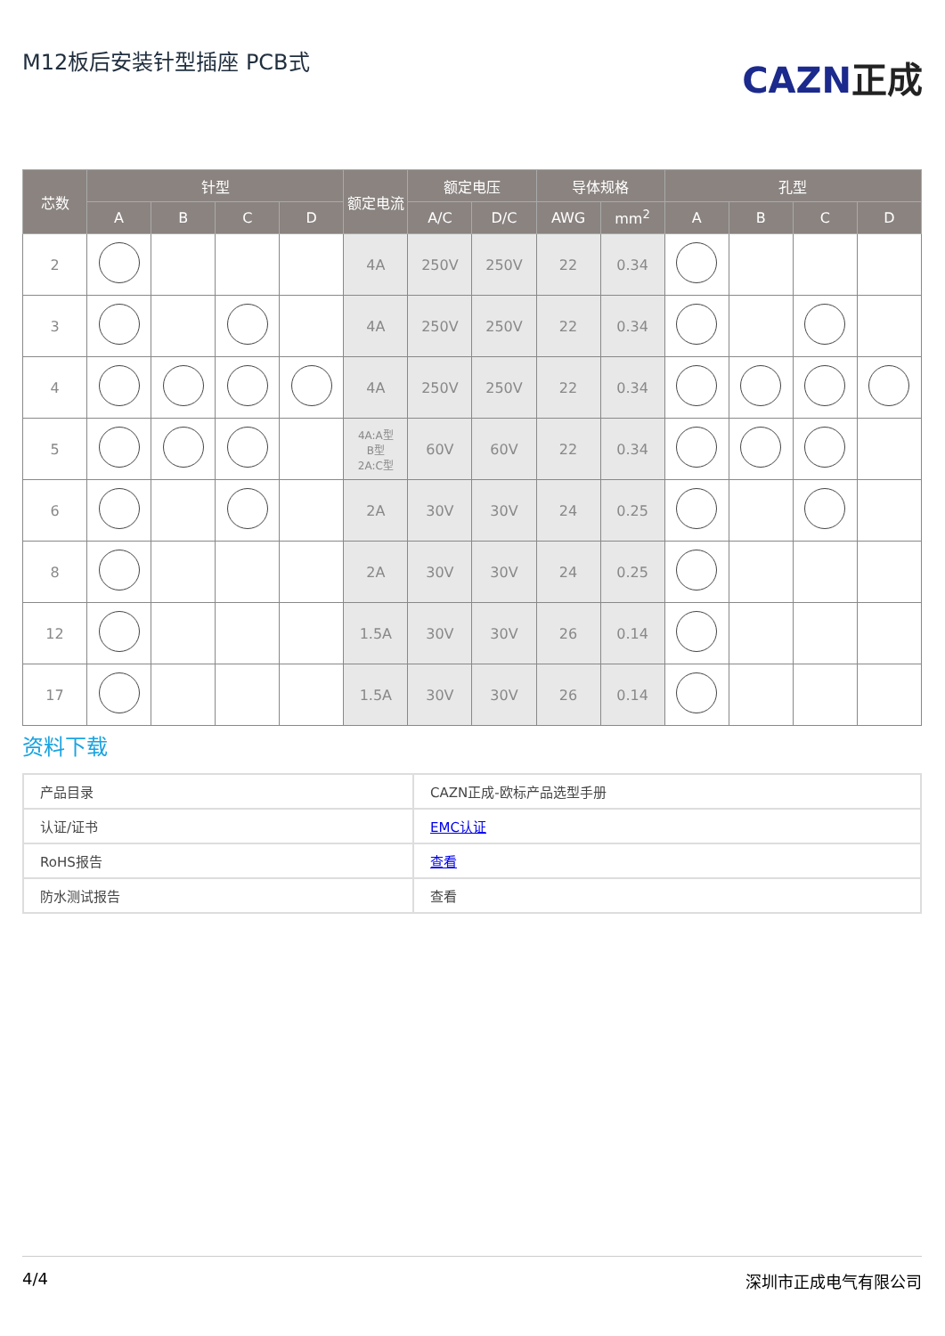M12板后安装针型插座 PCB式
CAZN正成
| 芯数 | 针型 | | | | 额定电流 | 额定电压 | | 导体规格 | | 孔型 | | | |
| --- | --- | --- | --- | --- | --- | --- | --- | --- | --- | --- | --- | --- | --- |
| | A | B | C | D | | A/C | D/C | AWG | mm<sup>2</sup> | A | B | C | D |
| 2 | | | | | 4A | 250V | 250V | 22 | 0.34 | | | | |
| 3 | | | | | 4A | 250V | 250V | 22 | 0.34 | | | | |
| 4 | | | | | 4A | 250V | 250V | 22 | 0.34 | | | | |
| 5 | | | | | 4A:A型 B型 2A:C型 | 60V | 60V | 22 | 0.34 | | | | |
| 6 | | | | | 2A | 30V | 30V | 24 | 0.25 | | | | |
| 8 | | | | | 2A | 30V | 30V | 24 | 0.25 | | | | |
| 12 | | | | | 1.5A | 30V | 30V | 26 | 0.14 | | | | |
| 17 | | | | | 1.5A | 30V | 30V | 26 | 0.14 | | | | |
资料下载
| 产品目录 | CAZN正成-欧标产品选型手册 |
| 认证/证书 | EMC认证 |
| RoHS报告 | 查看 |
| 防水测试报告 | 查看 |
4/4 深圳市正成电气有限公司